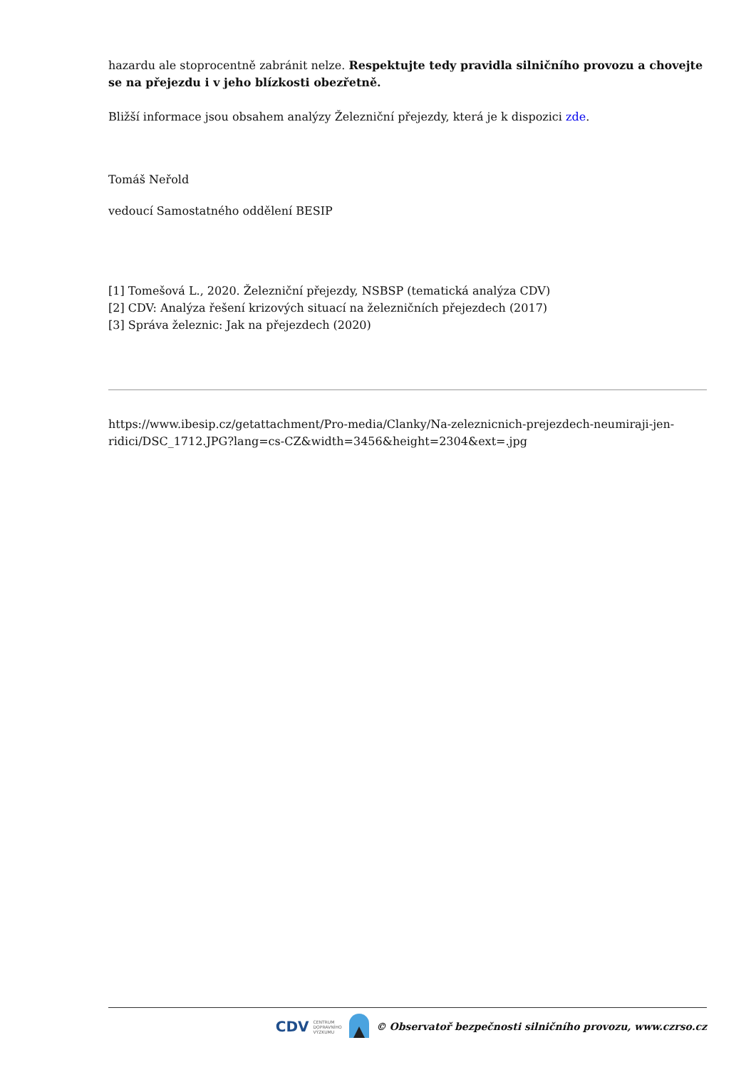hazardu ale stoprocentně zabránit nelze. Respektujte tedy pravidla silničního provozu a chovejte se na přejezdu i v jeho blízkosti obezřetně.
Bližší informace jsou obsahem analýzy Železniční přejezdy, která je k dispozici zde.
Tomáš Neřold
vedoucí Samostatného oddělení BESIP
[1] Tomešová L., 2020. Železniční přejezdy, NSBSP (tematická analýza CDV)
[2] CDV: Analýza řešení krizových situací na železničních přejezdech (2017)
[3] Správa železnic: Jak na přejezdech (2020)
https://www.ibesip.cz/getattachment/Pro-media/Clanky/Na-zeleznicnich-prejezdech-neumiraji-jen-ridici/DSC_1712.JPG?lang=cs-CZ&width=3456&height=2304&ext=.jpg
CDV CENTRUM
DOPRAVNÍHO
VÝZKUMU © Observatoř bezpečnosti silničního provozu, www.czrso.cz